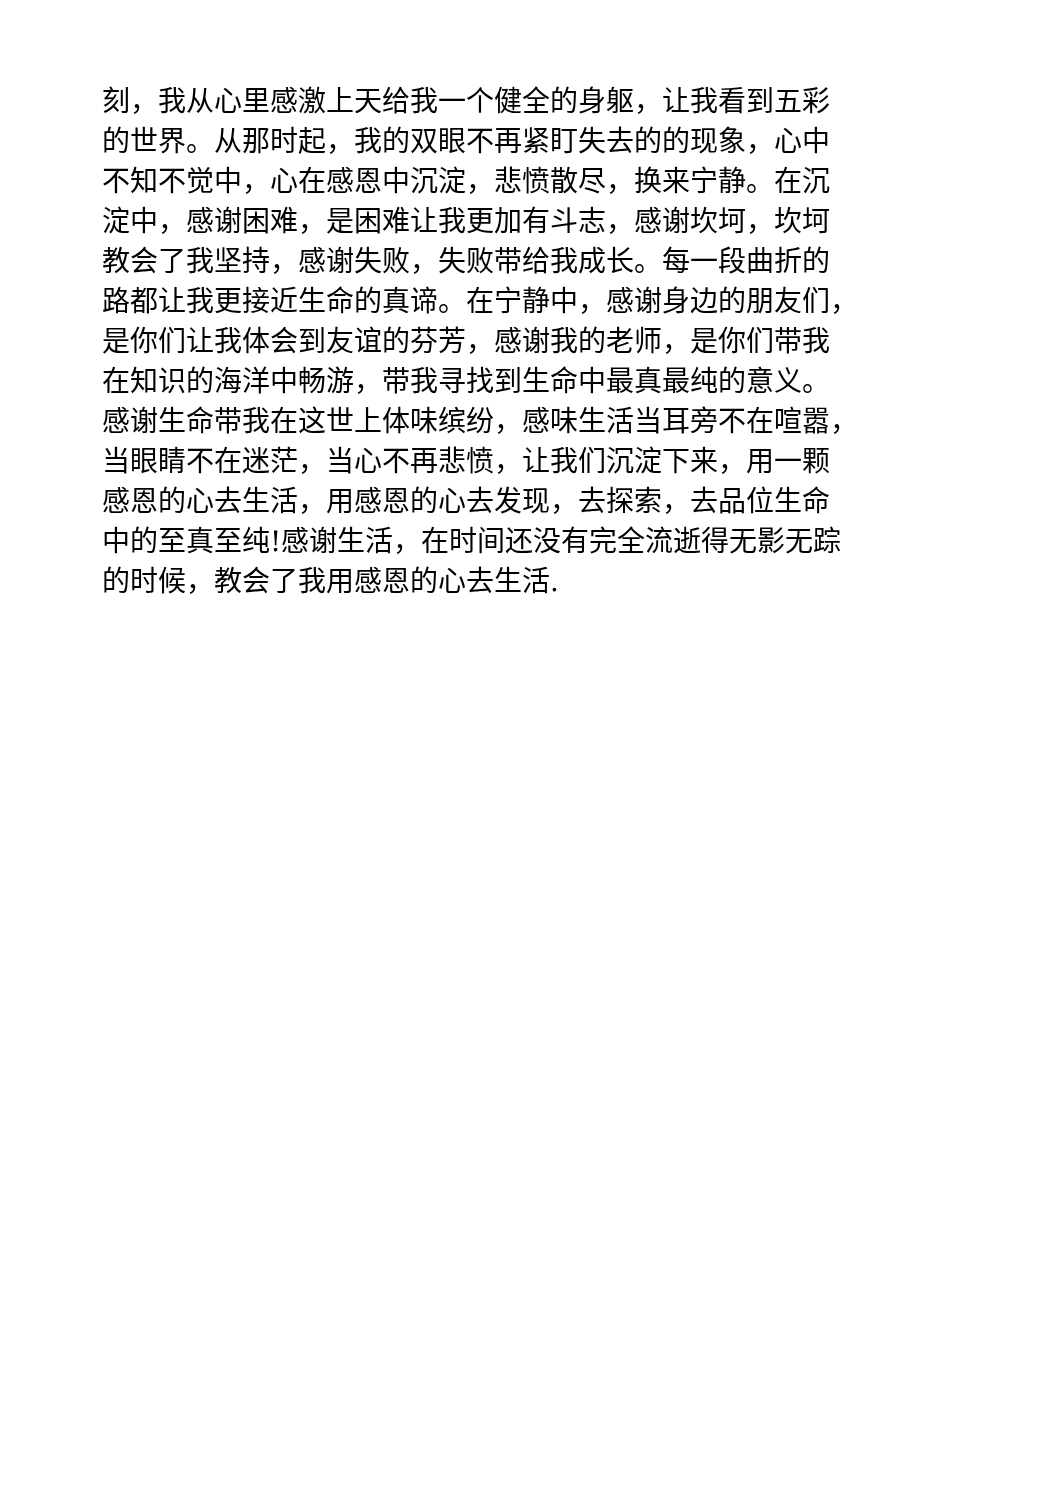刻，我从心里感激上天给我一个健全的身躯，让我看到五彩
的世界。从那时起，我的双眼不再紧盯失去的的现象，心中
不知不觉中，心在感恩中沉淀，悲愤散尽，换来宁静。在沉
淀中，感谢困难，是困难让我更加有斗志，感谢坎坷，坎坷
教会了我坚持，感谢失败，失败带给我成长。每一段曲折的
路都让我更接近生命的真谛。在宁静中，感谢身边的朋友们，
是你们让我体会到友谊的芬芳，感谢我的老师，是你们带我
在知识的海洋中畅游，带我寻找到生命中最真最纯的意义。
感谢生命带我在这世上体味缤纷，感味生活当耳旁不在喧嚣，
当眼睛不在迷茫，当心不再悲愤，让我们沉淀下来，用一颗
感恩的心去生活，用感恩的心去发现，去探索，去品位生命
中的至真至纯!感谢生活，在时间还没有完全流逝得无影无踪
的时候，教会了我用感恩的心去生活.